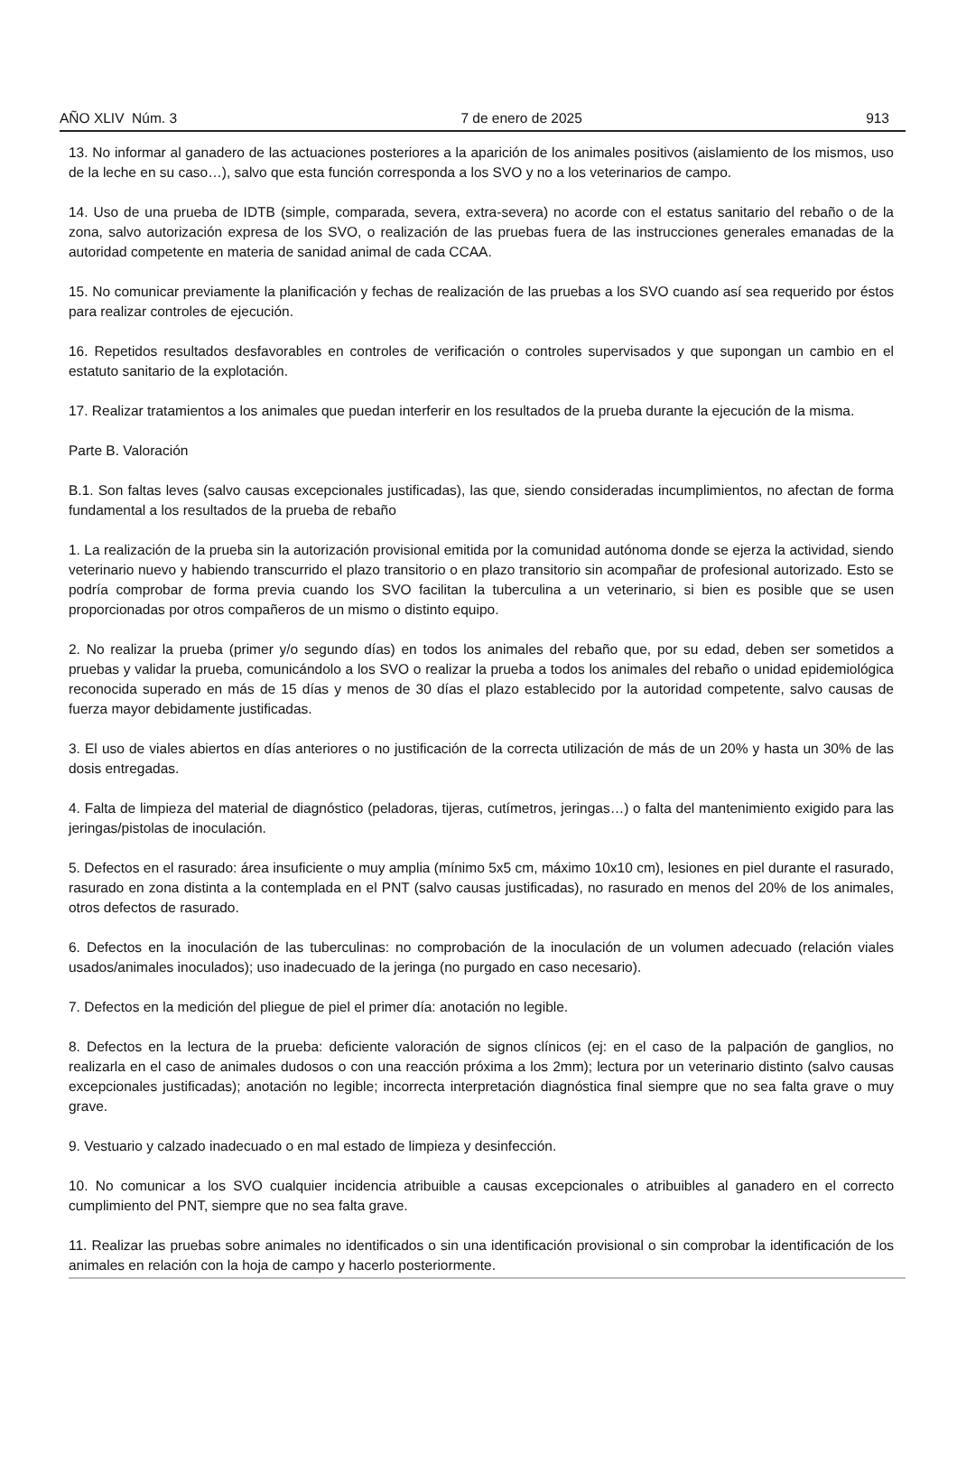AÑO XLIV Núm. 3 7 de enero de 2025 913
13. No informar al ganadero de las actuaciones posteriores a la aparición de los animales positivos (aislamiento de los mismos, uso de la leche en su caso…), salvo que esta función corresponda a los SVO y no a los veterinarios de campo.
14. Uso de una prueba de IDTB (simple, comparada, severa, extra-severa) no acorde con el estatus sanitario del rebaño o de la zona, salvo autorización expresa de los SVO, o realización de las pruebas fuera de las instrucciones generales emanadas de la autoridad competente en materia de sanidad animal de cada CCAA.
15. No comunicar previamente la planificación y fechas de realización de las pruebas a los SVO cuando así sea requerido por éstos para realizar controles de ejecución.
16. Repetidos resultados desfavorables en controles de verificación o controles supervisados y que supongan un cambio en el estatuto sanitario de la explotación.
17. Realizar tratamientos a los animales que puedan interferir en los resultados de la prueba durante la ejecución de la misma.
Parte B. Valoración
B.1. Son faltas leves (salvo causas excepcionales justificadas), las que, siendo consideradas incumplimientos, no afectan de forma fundamental a los resultados de la prueba de rebaño
1. La realización de la prueba sin la autorización provisional emitida por la comunidad autónoma donde se ejerza la actividad, siendo veterinario nuevo y habiendo transcurrido el plazo transitorio o en plazo transitorio sin acompañar de profesional autorizado. Esto se podría comprobar de forma previa cuando los SVO facilitan la tuberculina a un veterinario, si bien es posible que se usen proporcionadas por otros compañeros de un mismo o distinto equipo.
2. No realizar la prueba (primer y/o segundo días) en todos los animales del rebaño que, por su edad, deben ser sometidos a pruebas y validar la prueba, comunicándolo a los SVO o realizar la prueba a todos los animales del rebaño o unidad epidemiológica reconocida superado en más de 15 días y menos de 30 días el plazo establecido por la autoridad competente, salvo causas de fuerza mayor debidamente justificadas.
3. El uso de viales abiertos en días anteriores o no justificación de la correcta utilización de más de un 20% y hasta un 30% de las dosis entregadas.
4. Falta de limpieza del material de diagnóstico (peladoras, tijeras, cutímetros, jeringas…) o falta del mantenimiento exigido para las jeringas/pistolas de inoculación.
5. Defectos en el rasurado: área insuficiente o muy amplia (mínimo 5x5 cm, máximo 10x10 cm), lesiones en piel durante el rasurado, rasurado en zona distinta a la contemplada en el PNT (salvo causas justificadas), no rasurado en menos del 20% de los animales, otros defectos de rasurado.
6. Defectos en la inoculación de las tuberculinas: no comprobación de la inoculación de un volumen adecuado (relación viales usados/animales inoculados); uso inadecuado de la jeringa (no purgado en caso necesario).
7. Defectos en la medición del pliegue de piel el primer día: anotación no legible.
8. Defectos en la lectura de la prueba: deficiente valoración de signos clínicos (ej: en el caso de la palpación de ganglios, no realizarla en el caso de animales dudosos o con una reacción próxima a los 2mm); lectura por un veterinario distinto (salvo causas excepcionales justificadas); anotación no legible; incorrecta interpretación diagnóstica final siempre que no sea falta grave o muy grave.
9. Vestuario y calzado inadecuado o en mal estado de limpieza y desinfección.
10. No comunicar a los SVO cualquier incidencia atribuible a causas excepcionales o atribuibles al ganadero en el correcto cumplimiento del PNT, siempre que no sea falta grave.
11. Realizar las pruebas sobre animales no identificados o sin una identificación provisional o sin comprobar la identificación de los animales en relación con la hoja de campo y hacerlo posteriormente.